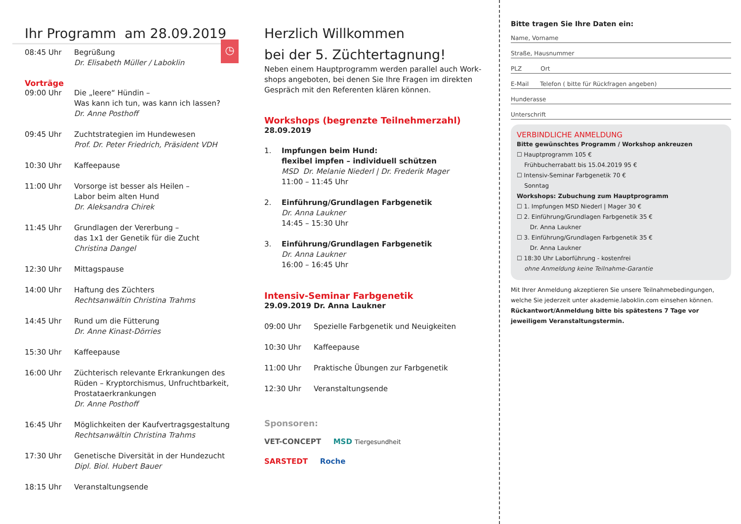Ihr Programm am 28.09.2019
◷
| 08:45 Uhr | Begrüßung Dr. Elisabeth Müller / Laboklin |
Vorträge
| 09:00 Uhr | Die „leere“ Hündin – Was kann ich tun, was kann ich lassen? Dr. Anne Posthoff |
| 09:45 Uhr | Zuchtstrategien im Hundewesen Prof. Dr. Peter Friedrich, Präsident VDH |
| 10:30 Uhr | Kaffeepause |
| 11:00 Uhr | Vorsorge ist besser als Heilen – Labor beim alten Hund Dr. Aleksandra Chirek |
| 11:45 Uhr | Grundlagen der Vererbung – das 1x1 der Genetik für die Zucht Christina Dangel |
| 12:30 Uhr | Mittagspause |
| 14:00 Uhr | Haftung des Züchters Rechtsanwältin Christina Trahms |
| 14:45 Uhr | Rund um die Fütterung Dr. Anne Kinast-Dörries |
| 15:30 Uhr | Kaffeepause |
| 16:00 Uhr | Züchterisch relevante Erkrankungen des Rüden – Kryptorchismus, Unfruchtbarkeit, Prostataerkrankungen Dr. Anne Posthoff |
| 16:45 Uhr | Möglichkeiten der Kaufvertragsgestaltung Rechtsanwältin Christina Trahms |
| 17:30 Uhr | Genetische Diversität in der Hundezucht Dipl. Biol. Hubert Bauer |
| 18:15 Uhr | Veranstaltungsende |
Herzlich Willkommen
bei der 5. Züchtertagnung!
Neben einem Hauptprogramm werden parallel auch Work-shops angeboten, bei denen Sie Ihre Fragen im direkten Gespräch mit den Referenten klären können.
Workshops (begrenzte Teilnehmerzahl)
28.09.2019
| 1. | Impfungen beim Hund: flexibel impfen – individuell schützen MSD Dr. Melanie Niederl / Dr. Frederik Mager 11:00 – 11:45 Uhr |
| 2. | Einführung/Grundlagen Farbgenetik Dr. Anna Laukner 14:45 – 15:30 Uhr |
| 3. | Einführung/Grundlagen Farbgenetik Dr. Anna Laukner 16:00 – 16:45 Uhr |
Intensiv-Seminar Farbgenetik
| 29.09.2019 | Dr. Anna Laukner |
| 09:00 Uhr | Spezielle Farbgenetik und Neuigkeiten |
| 10:30 Uhr | Kaffeepause |
| 11:00 Uhr | Praktische Übungen zur Farbgenetik |
| 12:30 Uhr | Veranstaltungsende |
Sponsoren:
VET-CONCEPT MSD Tiergesundheit
SARSTEDT Roche
Bitte tragen Sie Ihre Daten ein:
Name, Vorname
Straße, Hausnummer
PLZ Ort
E-Mail Telefon ( bitte für Rückfragen angeben)
Hunderasse
Unterschrift
VERBINDLICHE ANMELDUNG
Bitte gewünschtes Programm / Workshop ankreuzen
☐ Hauptprogramm 105 €
Frühbucherrabatt bis 15.04.2019 95 €
☐ Intensiv-Seminar Farbgenetik 70 €
Sonntag
Workshops: Zubuchung zum Hauptprogramm
☐ 1. Impfungen MSD Niederl | Mager 30 €
☐ 2. Einführung/Grundlagen Farbgenetik 35 €
Dr. Anna Laukner
☐ 3. Einführung/Grundlagen Farbgenetik 35 €
Dr. Anna Laukner
☐ 18:30 Uhr Laborführung - kostenfrei
ohne Anmeldung keine Teilnahme-Garantie
Mit Ihrer Anmeldung akzeptieren Sie unsere Teilnahmebedingungen, welche Sie jederzeit unter akademie.laboklin.com einsehen können.
Rückantwort/Anmeldung bitte bis spätestens 7 Tage vor jeweiligem Veranstaltungstermin.